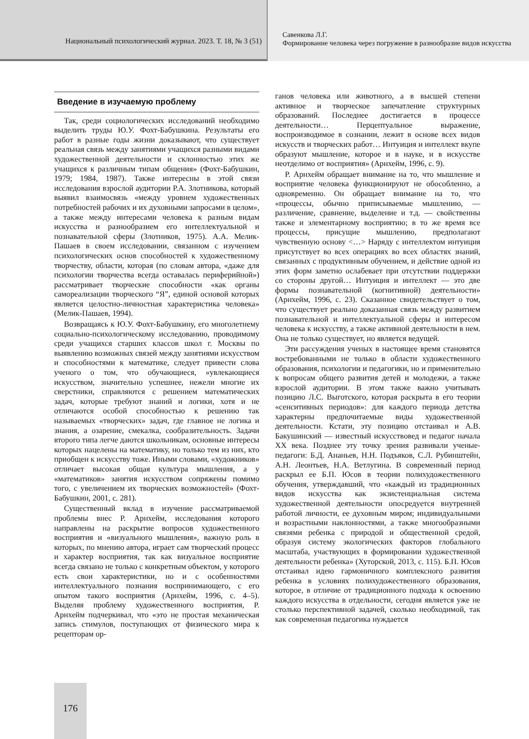Национальный психологический журнал. 2023. Т. 18, № 3 (51)
Савенкова Л.Г.
Формирование человека через погружение в разнообразие видов искусства
Введение в изучаемую проблему
Так, среди социологических исследований необходимо выделить труды Ю.У. Фохт-Бабушкина. Результаты его работ в разные годы жизни доказывают, что существует реальная связь между занятиями учащихся разными видами художественной деятельности и склонностью этих же учащихся к различным типам общения» (Фохт-Бабушкин, 1979; 1984, 1987). Также интересны в этой связи исследования взрослой аудитории Р.А. Злотникова, который выявил взаимосвязь «между уровнем художественных потребностей рабочих и их духовными запросами в целом», а также между интересами человека к разным видам искусства и разнообразием его интеллектуальной и познавательной сферы (Злотников, 1975). А.А. Мелик-Пашаев в своем исследовании, связанном с изучением психологических основ способностей к художественному творчеству, области, которая (по словам автора, «даже для психологии творчества всегда оставалась периферийной») рассматривает творческие способности «как органы самореализации творческого “Я”, единой основой которых является целостно-личностная характеристика человека» (Мелик-Пашаев, 1994).
Возвращаясь к Ю.У. Фохт-Бабушкину, его многолетнему социально-психологическому исследованию, проводимому среди учащихся старших классов школ г. Москвы по выявлению возможных связей между занятиями искусством и способностями к математике, следует привести слова ученого о том, что обучающиеся, «увлекающиеся искусством, значительно успешнее, нежели многие их сверстники, справляются с решением математических задач, которые требуют знаний и логики, хотя и не отличаются особой способностью к решению так называемых «творческих» задач, где главное не логика и знания, а озарение, смекалка, сообразительность. Задачи второго типа легче даются школьникам, основные интересы которых нацелены на математику, но только тем из них, кто приобщен к искусству тоже. Иными словами, «художников» отличает высокая общая культура мышления, а у «математиков» занятия искусством сопряжены помимо того, с увеличением их творческих возможностей» (Фохт-Бабушкин, 2001, с. 281).
Существенный вклад в изучение рассматриваемой проблемы внес Р. Арнхейм, исследования которого направлены на раскрытие вопросов художественного восприятия и «визуального мышления», важную роль в которых, по мнению автора, играет сам творческий процесс и характер восприятия, так как визуальное восприятие всегда связано не только с конкретным объектом, у которого есть свои характеристики, но и с особенностями интеллектуального познания воспринимающего, с его опытом такого восприятия (Арнхейм, 1996, с. 4–5). Выделяя проблему художественного восприятия, Р. Арнхейм подчеркивал, что «это не простая механическая запись стимулов, поступающих от физического мира к рецепторам ор-
ганов человека или животного, а в высшей степени активное и творческое запечатление структурных образований. Последнее достигается в процессе деятельности… Перцептуальное выражение, воспроизводимое в сознании, лежит в основе всех видов искусств и творческих работ… Интуиция и интеллект вкупе образуют мышление, которое и в науке, и в искусстве неотделимо от восприятия» (Арнхейм, 1996, с. 9).
Р. Арнхейм обращает внимание на то, что мышление и восприятие человека функционируют не обособленно, а одновременно. Он обращает внимание на то, что «процессы, обычно приписываемые мышлению, — различение, сравнение, выделение и т.д. — свойственны также и элементарному восприятию; в то же время все процессы, присущие мышлению, предполагают чувственную основу <…> Наряду с интеллектом интуиция присутствует во всех операциях во всех областях знаний, связанных с продуктивным обучением, и действие одной из этих форм заметно ослабевает при отсутствии поддержки со стороны другой… Интуиция и интеллект — это две формы познавательной (когнитивной) деятельности» (Арнхейм, 1996, с. 23). Сказанное свидетельствует о том, что существует реально доказанная связь между развитием познавательной и интеллектуальной сферы и интересом человека к искусству, а также активной деятельности в нем. Она не только существует, но является ведущей.
Эти рассуждения ученых в настоящее время становятся востребованными не только в области художественного образования, психологии и педагогики, но и применительно к вопросам общего развития детей и молодежи, а также взрослой аудитории. В этом также важно учитывать позицию Л.С. Выготского, которая раскрыта в его теории «сенситивных периодов»: для каждого периода детства характерны предпочитаемые виды художественной деятельности. Кстати, эту позицию отстаивал и А.В. Бакушинский — известный искусствовед и педагог начала XX века. Позднее эту точку зрения развивали ученые-педагоги: Б.Д. Ананьев, Н.Н. Подъяков, С.Л. Рубинштейн, А.Н. Леонтьев, Н.А. Ветлугина. В современный период раскрыл ее Б.П. Юсов в теории полихудожественного обучения, утверждавший, что «каждый из традиционных видов искусства как экзистенциальная система художественной деятельности опосредуется внутренней работой личности, ее духовным миром; индивидуальными и возрастными наклонностями, а также многообразными связями ребенка с природой и общественной средой, образуя систему экологических факторов глобального масштаба, участвующих в формировании художественной деятельности ребенка» (Хуторской, 2013, с. 115). Б.П. Юсов отстаивал идею гармоничного комплексного развития ребенка в условиях полихудожественного образования, которое, в отличие от традиционного подхода к освоению каждого искусства в отдельности, сегодня является уже не столько перспективной задачей, сколько необходимой, так как современная педагогика нуждается
176